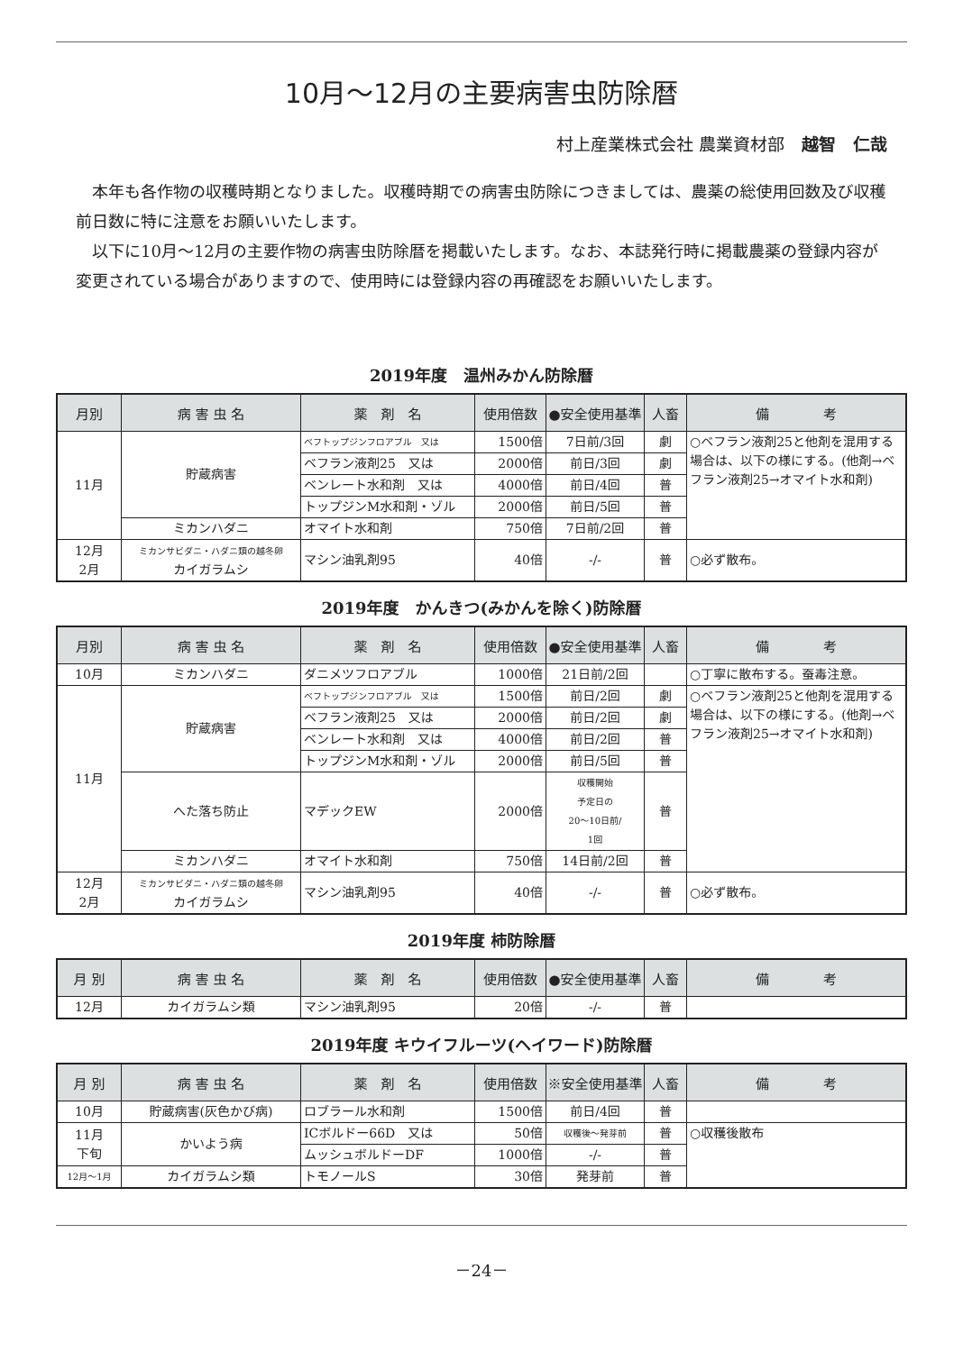10月～12月の主要病害虫防除暦
村上産業株式会社 農業資材部　越智　仁哉
本年も各作物の収穫時期となりました。収穫時期での病害虫防除につきましては、農薬の総使用回数及び収穫前日数に特に注意をお願いいたします。
以下に10月～12月の主要作物の病害虫防除暦を掲載いたします。なお、本誌発行時に掲載農薬の登録内容が変更されている場合がありますので、使用時には登録内容の再確認をお願いいたします。
2019年度　温州みかん防除暦
| 月別 | 病 害 虫 名 | 薬 剤 名 | 使用倍数 | ●安全使用基準 | 人畜 | 備 考 |
| --- | --- | --- | --- | --- | --- | --- |
| 11月 | 貯蔵病害 | ベフトップジンフロアブル 又は | 1500倍 | 7日前/3回 | 劇 | ○ベフラン液剤25と他剤を混用する場合は、以下の様にする。(他剤→ベフラン液剤25→オマイト水和剤) |
| | | ベフラン液剤25 又は | 2000倍 | 前日/3回 | 劇 | |
| | | ベンレート水和剤 又は | 4000倍 | 前日/4回 | 普 | |
| | | トップジンM水和剤・ゾル | 2000倍 | 前日/5回 | 普 | |
| | ミカンハダニ | オマイト水和剤 | 750倍 | 7日前/2回 | 普 | |
| 12月 2月 | ミカンサビダニ・ハダニ類の越冬卵 カイガラムシ | マシン油乳剤95 | 40倍 | -/- | 普 | ○必ず散布。 |
2019年度　かんきつ(みかんを除く)防除暦
| 月別 | 病 害 虫 名 | 薬 剤 名 | 使用倍数 | ●安全使用基準 | 人畜 | 備 考 |
| --- | --- | --- | --- | --- | --- | --- |
| 10月 | ミカンハダニ | ダニメツフロアブル | 1000倍 | 21日前/2回 | | ○丁寧に散布する。蚕毒注意。 |
| 11月 | 貯蔵病害 | ベフトップジンフロアブル 又は | 1500倍 | 前日/2回 | 劇 | ○ベフラン液剤25と他剤を混用する場合は、以下の様にする。(他剤→ベフラン液剤25→オマイト水和剤) |
| | | ベフラン液剤25 又は | 2000倍 | 前日/2回 | 劇 | |
| | | ベンレート水和剤 又は | 4000倍 | 前日/2回 | 普 | |
| | | トップジンM水和剤・ゾル | 2000倍 | 前日/5回 | 普 | |
| | へた落ち防止 | マデックEW | 2000倍 | 収穫開始 予定日の 20～10日前/ 1回 | 普 | |
| | ミカンハダニ | オマイト水和剤 | 750倍 | 14日前/2回 | 普 | |
| 12月 2月 | ミカンサビダニ・ハダニ類の越冬卵 カイガラムシ | マシン油乳剤95 | 40倍 | -/- | 普 | ○必ず散布。 |
2019年度 柿防除暦
| 月 別 | 病 害 虫 名 | 薬 剤 名 | 使用倍数 | ●安全使用基準 | 人畜 | 備 考 |
| --- | --- | --- | --- | --- | --- | --- |
| 12月 | カイガラムシ類 | マシン油乳剤95 | 20倍 | -/- | 普 | |
2019年度 キウイフルーツ(ヘイワード)防除暦
| 月 別 | 病 害 虫 名 | 薬 剤 名 | 使用倍数 | ※安全使用基準 | 人畜 | 備 考 |
| --- | --- | --- | --- | --- | --- | --- |
| 10月 | 貯蔵病害(灰色かび病) | ロブラール水和剤 | 1500倍 | 前日/4回 | 普 | |
| 11月 下旬 | かいよう病 | ICボルドー66D 又は | 50倍 | 収穫後～発芽前 | 普 | ○収穫後散布 |
| | | ムッシュボルドーDF | 1000倍 | -/- | 普 | |
| 12月～1月 | カイガラムシ類 | トモノールS | 30倍 | 発芽前 | 普 | |
－24－